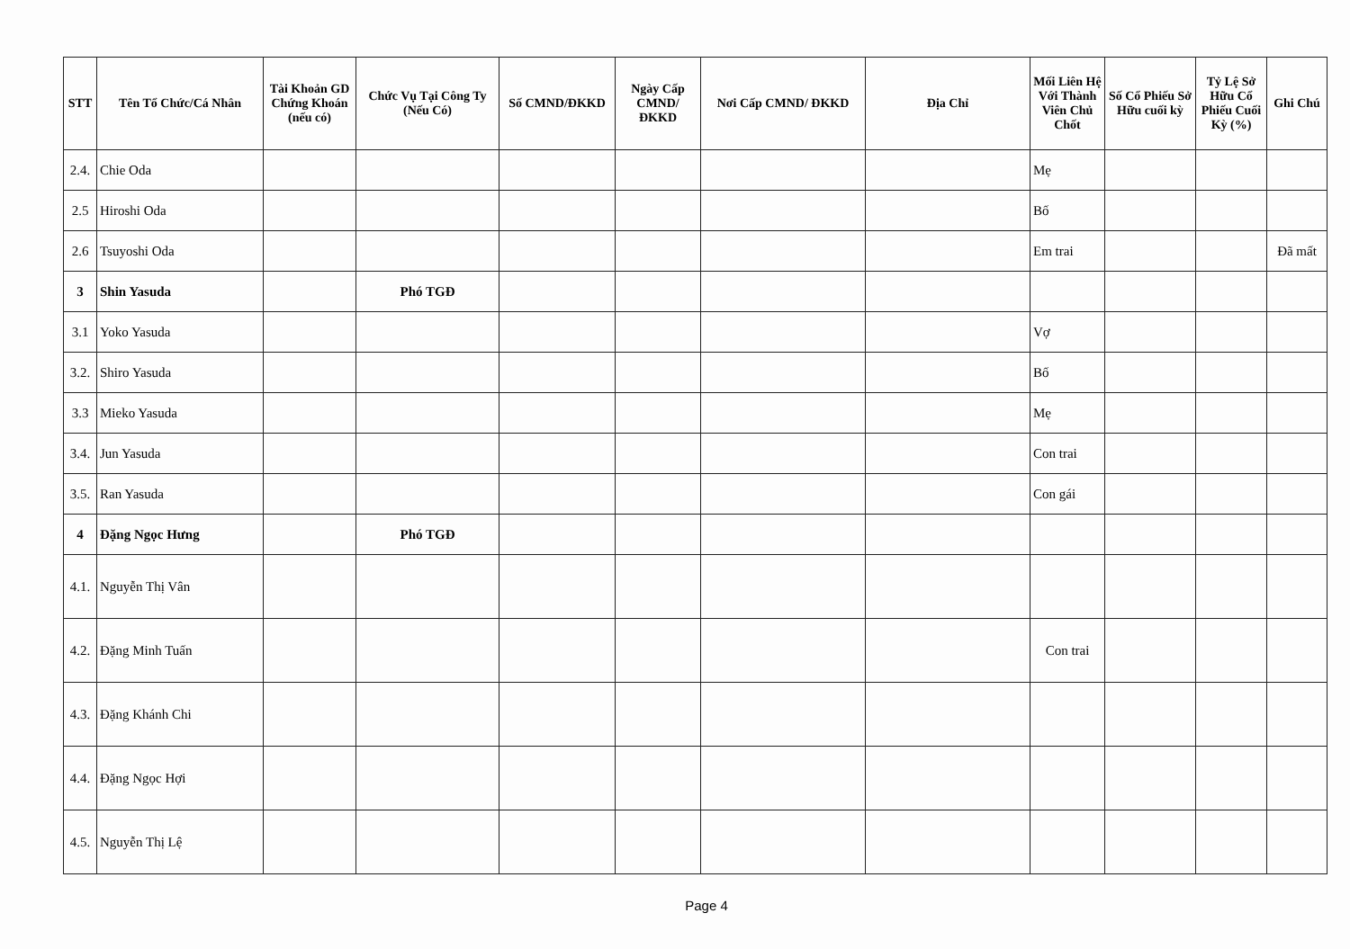| STT | Tên Tổ Chức/Cá Nhân | Tài Khoản GD Chứng Khoán (nếu có) | Chức Vụ Tại Công Ty (Nếu Có) | Số CMND/ĐKKD | Ngày Cấp CMND/ ĐKKD | Nơi Cấp CMND/ ĐKKD | Địa Chỉ | Mối Liên Hệ Với Thành Viên Chủ Chốt | Số Cổ Phiếu Sở Hữu cuối kỳ | Tỷ Lệ Sở Hữu Cổ Phiếu Cuối Kỳ (%) | Ghi Chú |
| --- | --- | --- | --- | --- | --- | --- | --- | --- | --- | --- | --- |
| 2.4. | Chie Oda | | | | | | | Mẹ | | | |
| 2.5 | Hiroshi Oda | | | | | | | Bố | | | |
| 2.6 | Tsuyoshi Oda | | | | | | | Em trai | | | Đã mất |
| 3 | Shin Yasuda | | Phó TGĐ | | | | | | | | |
| 3.1 | Yoko Yasuda | | | | | | | Vợ | | | |
| 3.2. | Shiro Yasuda | | | | | | | Bố | | | |
| 3.3 | Mieko Yasuda | | | | | | | Mẹ | | | |
| 3.4. | Jun Yasuda | | | | | | | Con trai | | | |
| 3.5. | Ran Yasuda | | | | | | | Con gái | | | |
| 4 | Đặng Ngọc Hưng | | Phó TGĐ | | | | | | | | |
| 4.1. | Nguyễn Thị Vân | | | | | | | | | | |
| 4.2. | Đặng Minh Tuấn | | | | | | | Con trai | | | |
| 4.3. | Đặng Khánh Chi | | | | | | | | | | |
| 4.4. | Đặng Ngọc Hợi | | | | | | | | | | |
| 4.5. | Nguyễn Thị Lệ | | | | | | | | | | |
Page 4